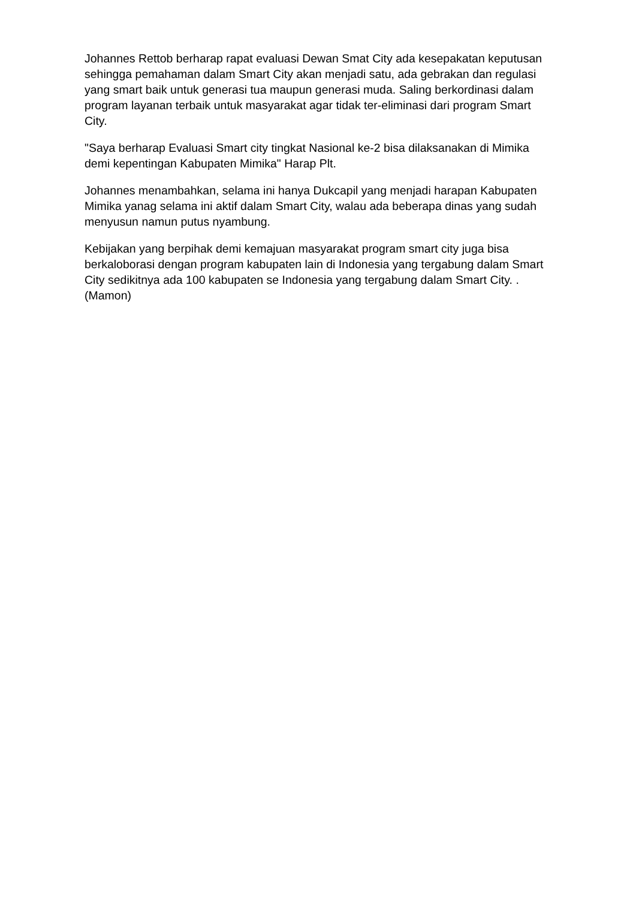Johannes Rettob berharap rapat evaluasi Dewan Smat City ada kesepakatan keputusan sehingga pemahaman dalam Smart City akan menjadi satu, ada gebrakan dan regulasi yang smart baik untuk generasi tua maupun generasi muda. Saling berkordinasi dalam program layanan terbaik untuk masyarakat agar tidak ter-eliminasi dari program Smart City.
"Saya berharap Evaluasi Smart city tingkat Nasional ke-2 bisa dilaksanakan di Mimika demi kepentingan Kabupaten Mimika" Harap Plt.
Johannes menambahkan, selama ini hanya Dukcapil yang menjadi harapan Kabupaten Mimika yanag selama ini aktif dalam Smart City, walau ada beberapa dinas yang sudah menyusun namun putus nyambung.
Kebijakan yang berpihak demi kemajuan masyarakat program smart city juga bisa berkaloborasi dengan program kabupaten lain di Indonesia yang tergabung dalam Smart City sedikitnya ada 100 kabupaten se Indonesia yang tergabung dalam Smart City. . (Mamon)